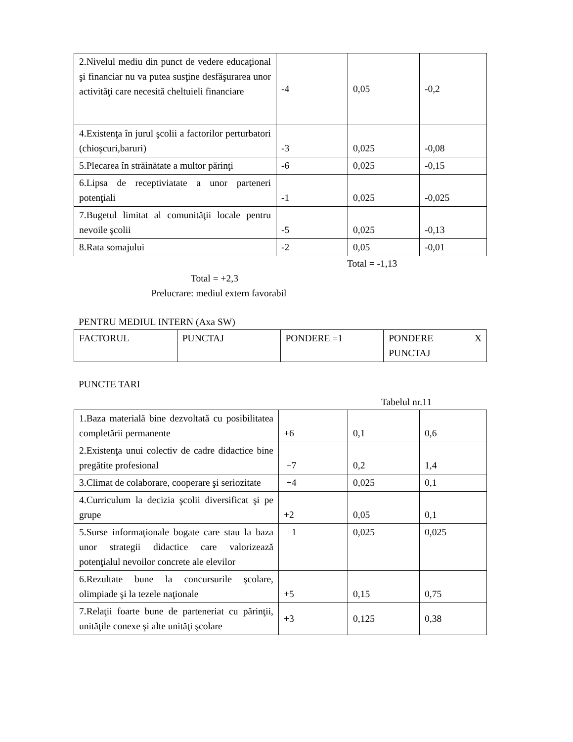| 2.Nivelul mediu din punct de vedere educaţional şi financiar nu va putea susţine desfăşurarea unor activităţi care necesită cheltuieli financiare | -4 | 0,05 | -0,2 |
| 4.Existenţa în jurul şcolii a factorilor perturbatori (chioşcuri,baruri) | -3 | 0,025 | -0,08 |
| 5.Plecarea în străinătate a multor părinţi | -6 | 0,025 | -0,15 |
| 6.Lipsa de receptiviatate a unor parteneri potenţiali | -1 | 0,025 | -0,025 |
| 7.Bugetul limitat al comunităţii locale pentru nevoile şcolii | -5 | 0,025 | -0,13 |
| 8.Rata somajului | -2 | 0,05 | -0,01 |
Total = -1,13
Total = +2,3
Prelucrare: mediul extern favorabil
PENTRU MEDIUL INTERN (Axa SW)
| FACTORUL | PUNCTAJ | PONDERE =1 | PONDERE X PUNCTAJ |
PUNCTE TARI
Tabelul nr.11
| 1.Baza materială bine dezvoltată cu posibilitatea completării permanente | +6 | 0,1 | 0,6 |
| 2.Existenţa unui colectiv de cadre didactice bine pregătite profesional | +7 | 0,2 | 1,4 |
| 3.Climat de colaborare, cooperare şi seriozitate | +4 | 0,025 | 0,1 |
| 4.Curriculum la decizia şcolii diversificat şi pe grupe | +2 | 0,05 | 0,1 |
| 5.Surse informaţionale bogate care stau la baza unor strategii didactice care valorizează potenţialul nevoilor concrete ale elevilor | +1 | 0,025 | 0,025 |
| 6.Rezultate bune la concursurile şcolare, olimpiade şi la tezele naţionale | +5 | 0,15 | 0,75 |
| 7.Relaţii foarte bune de parteneriat cu părinţii, unităţile conexe şi alte unităţi şcolare | +3 | 0,125 | 0,38 |